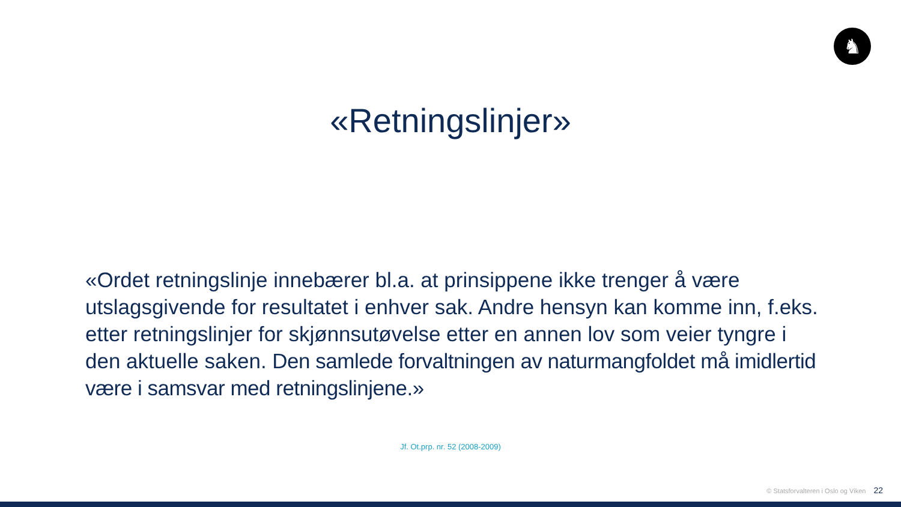♞
«Retningslinjer»
«Ordet retningslinje innebærer bl.a. at prinsippene ikke trenger å være utslagsgivende for resultatet i enhver sak. Andre hensyn kan komme inn, f.eks. etter retningslinjer for skjønnsutøvelse etter en annen lov som veier tyngre i den aktuelle saken. Den samlede forvaltningen av naturmangfoldet må imidlertid være i samsvar med retningslinjene.»
Jf. Ot.prp. nr. 52 (2008-2009)
© Statsforvalteren i Oslo og Viken 22